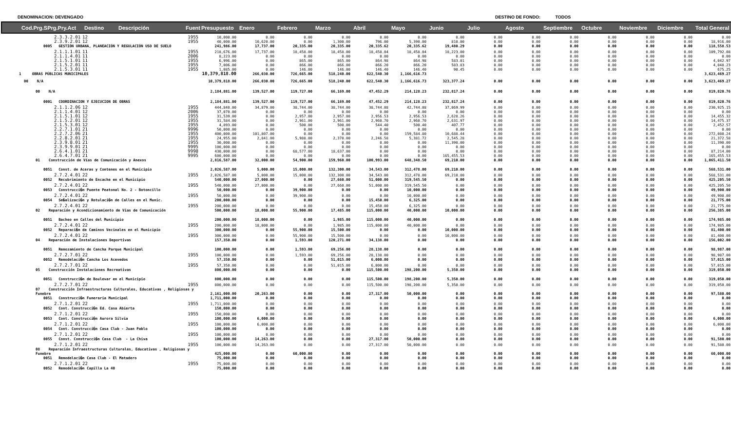DENOMINACION: DEVENGADO DESTINO DE FONDO: TODOS
| Cod.Prg.SPrg.Pry.Act | Destino | Descripción | Fuent | Presupuesto | Enero | Febrero | Marzo | Abril | Mayo | Junio | Julio | Agosto | Septiembre | Octubre | Noviembre | Diciembre | Total General |
| --- | --- | --- | --- | --- | --- | --- | --- | --- | --- | --- | --- | --- | --- | --- | --- | --- | --- |
| 2.3.3.2.01 | 12 | | 1955 | 10,000.00 | 0.00 | 0.00 | 0.00 | 0.00 | 0.00 | 0.00 | 0.00 | 0.00 | 0.00 | 0.00 | 0.00 | 0.00 | 0.00 |
| 2.3.9.2.01 | 12 | | 1955 | 40,000.00 | 10,620.00 | 0.00 | 1,300.00 | 796.00 | 5,390.00 | 810.00 | 0.00 | 0.00 | 0.00 | 0.00 | 0.00 | 0.00 | 18,916.00 |
| 0005 GESTIÓN URBANA, PLANEACIÓN Y REGULACIÓN USO DE SUELO | | | | 241,986.00 | 17,737.00 | 20,335.00 | 20,335.00 | 20,335.62 | 20,335.62 | 19,480.29 | 0.00 | 0.00 | 0.00 | 0.00 | 0.00 | 0.00 | 118,558.53 |
| 2.1.1.1.01 | 11 | | 1955 | 218,676.00 | 17,737.00 | 18,458.00 | 18,458.00 | 18,458.04 | 18,458.04 | 18,223.00 | 0.00 | 0.00 | 0.00 | 0.00 | 0.00 | 0.00 | 109,792.08 |
| 2.1.1.4.01 | 11 | | 2006 | 8,223.00 | 0.00 | 0.00 | 0.00 | 0.00 | 0.00 | 0.00 | 0.00 | 0.00 | 0.00 | 0.00 | 0.00 | 0.00 | 0.00 |
| 2.1.5.1.01 | 11 | | 1955 | 6,996.00 | 0.00 | 865.00 | 865.00 | 864.98 | 864.98 | 583.01 | 0.00 | 0.00 | 0.00 | 0.00 | 0.00 | 0.00 | 4,042.97 |
| 2.1.5.2.01 | 11 | | 1955 | 7,006.00 | 0.00 | 866.00 | 866.00 | 866.20 | 866.20 | 583.83 | 0.00 | 0.00 | 0.00 | 0.00 | 0.00 | 0.00 | 4,048.23 |
| 2.1.5.3.01 | 11 | | 1955 | 1,085.00 | 0.00 | 146.00 | 146.00 | 146.40 | 146.40 | 90.45 | 0.00 | 0.00 | 0.00 | 0.00 | 0.00 | 0.00 | 675.25 |
| 1 OBRAS PÚBLICAS MUNICIPALES | | | | 10,379,818.00 | 266,030.00 | 726,665.00 | 518,240.00 | 622,540.30 | 1,166,616.73 | | | | | | | | 3,623,469.27 |
| 00 N/A | | | | 10,379,818.00 | 266,030.00 | 726,665.00 | 518,240.00 | 622,540.30 | 1,166,616.73 | 323,377.24 | 0.00 | 0.00 | 0.00 | 0.00 | 0.00 | 0.00 | 3,623,469.27 |
| 00 N/A | | | | 2,184,881.00 | 139,527.00 | 119,727.00 | 66,169.00 | 47,452.29 | 214,128.23 | 232,817.24 | 0.00 | 0.00 | 0.00 | 0.00 | 0.00 | 0.00 | 819,820.76 |
| 0001 COORDINACION Y EJECUCION DE OBRAS | | | | 2,184,881.00 | 139,527.00 | 119,727.00 | 66,169.00 | 47,452.29 | 214,128.23 | 232,817.24 | 0.00 | 0.00 | 0.00 | 0.00 | 0.00 | 0.00 | 819,820.76 |
| 2.1.1.2.06 | 12 | | 1955 | 444,840.00 | 34,879.00 | 38,744.00 | 38,744.00 | 38,744.08 | 42,744.08 | 37,069.99 | 0.00 | 0.00 | 0.00 | 0.00 | 0.00 | 0.00 | 230,925.15 |
| 2.1.1.4.01 | 12 | | 2006 | 37,070.00 | 0.00 | 0.00 | 0.00 | 0.00 | 0.00 | 0.00 | 0.00 | 0.00 | 0.00 | 0.00 | 0.00 | 0.00 | 0.00 |
| 2.1.5.1.01 | 12 | | 1955 | 31,539.00 | 0.00 | 2,957.00 | 2,957.00 | 2,956.53 | 2,956.53 | 2,628.26 | 0.00 | 0.00 | 0.00 | 0.00 | 0.00 | 0.00 | 14,455.32 |
| 2.1.5.2.01 | 12 | | 1955 | 31,584.00 | 0.00 | 2,961.00 | 2,961.00 | 2,960.70 | 2,960.70 | 2,631.97 | 0.00 | 0.00 | 0.00 | 0.00 | 0.00 | 0.00 | 14,475.37 |
| 2.1.5.3.01 | 12 | | 1955 | 4,893.00 | 0.00 | 500.00 | 500.00 | 544.40 | 500.40 | 407.77 | 0.00 | 0.00 | 0.00 | 0.00 | 0.00 | 0.00 | 2,452.57 |
| 2.2.7.1.01 | 21 | | 9996 | 50,000.00 | 0.00 | 0.00 | 0.00 | 0.00 | 0.00 | 0.00 | 0.00 | 0.00 | 0.00 | 0.00 | 0.00 | 0.00 | 0.00 |
| 2.2.7.2.06 | 21 | | 1955 | 400,000.00 | 101,807.00 | 0.00 | 0.00 | 0.00 | 159,584.80 | 10,688.44 | 0.00 | 0.00 | 0.00 | 0.00 | 0.00 | 0.00 | 272,080.24 |
| 2.2.8.2.01 | 21 | | 1955 | 24,955.00 | 2,841.00 | 5,988.00 | 2,370.00 | 2,246.58 | 5,381.72 | 2,545.28 | 0.00 | 0.00 | 0.00 | 0.00 | 0.00 | 0.00 | 21,372.58 |
| 2.3.9.8.01 | 21 | | 1955 | 30,000.00 | 0.00 | 0.00 | 0.00 | 0.00 | 0.00 | 11,390.00 | 0.00 | 0.00 | 0.00 | 0.00 | 0.00 | 0.00 | 11,390.00 |
| 2.3.9.9.01 | 21 | | 9995 | 100,000.00 | 0.00 | 0.00 | 0.00 | 0.00 | 0.00 | 0.00 | 0.00 | 0.00 | 0.00 | 0.00 | 0.00 | 0.00 | 0.00 |
| 2.6.4.1.01 | 21 | | 9998 | 430,000.00 | 0.00 | 68,577.00 | 18,637.00 | 0.00 | 0.00 | 0.00 | 0.00 | 0.00 | 0.00 | 0.00 | 0.00 | 0.00 | 87,214.00 |
| 2.6.4.7.01 | 21 | | 9995 | 600,000.00 | 0.00 | 0.00 | 0.00 | 0.00 | 0.00 | 165,455.53 | 0.00 | 0.00 | 0.00 | 0.00 | 0.00 | 0.00 | 165,455.53 |
| 01 Construcción de Vías de Comunicación y Anexos | | | | 2,816,587.00 | 32,000.00 | 54,900.00 | 159,960.00 | 100,993.00 | 648,348.50 | 69,210.00 | 0.00 | 0.00 | 0.00 | 0.00 | 0.00 | 0.00 | 1,065,411.50 |
| 0051 Const. de Aceras y Contenes en el Municipio | | | | 2,026,587.00 | 5,000.00 | 15,000.00 | 132,300.00 | 34,543.00 | 312,478.00 | 69,210.00 | 0.00 | 0.00 | 0.00 | 0.00 | 0.00 | 0.00 | 568,531.00 |
| 2.7.2.4.01 | 22 | | 1955 | 2,026,587.00 | 5,000.00 | 15,000.00 | 132,300.00 | 34,543.00 | 312,478.00 | 69,210.00 | 0.00 | 0.00 | 0.00 | 0.00 | 0.00 | 0.00 | 568,531.00 |
| 0052 Recubrimiento de Encache en el Municipio | | | | 540,000.00 | 27,000.00 | 0.00 | 27,660.00 | 51,000.00 | 319,545.50 | 0.00 | 0.00 | 0.00 | 0.00 | 0.00 | 0.00 | 0.00 | 425,205.50 |
| 2.7.2.4.01 | 22 | | 1955 | 540,000.00 | 27,000.00 | 0.00 | 27,660.00 | 51,000.00 | 319,545.50 | 0.00 | 0.00 | 0.00 | 0.00 | 0.00 | 0.00 | 0.00 | 425,205.50 |
| 0053 Construcci�n Puente Peatonal No. 2 - Botoncillo | | | | 50,000.00 | 0.00 | 39,900.00 | 0.00 | 0.00 | 10,000.00 | 0.00 | 0.00 | 0.00 | 0.00 | 0.00 | 0.00 | 0.00 | 49,900.00 |
| 2.7.2.4.01 | 22 | | 1955 | 50,000.00 | 0.00 | 39,900.00 | 0.00 | 0.00 | 10,000.00 | 0.00 | 0.00 | 0.00 | 0.00 | 0.00 | 0.00 | 0.00 | 49,900.00 |
| 0054 Se�alizaci�n y Rotulaci�n de Calles en el Munic. | | | | 200,000.00 | 0.00 | 0.00 | 0.00 | 15,450.00 | 6,325.00 | 0.00 | 0.00 | 0.00 | 0.00 | 0.00 | 0.00 | 0.00 | 21,775.00 |
| 2.7.2.4.01 | 22 | | 1955 | 200,000.00 | 0.00 | 0.00 | 0.00 | 15,450.00 | 6,325.00 | 0.00 | 0.00 | 0.00 | 0.00 | 0.00 | 0.00 | 0.00 | 21,775.00 |
| 02 Reparación y Acondicionamiento de Vias de Comunicación | | | | 500,000.00 | 18,000.00 | 55,900.00 | 17,485.00 | 115,000.00 | 40,000.00 | 10,000.00 | 0.00 | 0.00 | 0.00 | 0.00 | 0.00 | 0.00 | 256,385.00 |
| 0051 Bacheo en Calles del Municipio | | | | 200,000.00 | 18,000.00 | 0.00 | 1,985.00 | 115,000.00 | 40,000.00 | 0.00 | 0.00 | 0.00 | 0.00 | 0.00 | 0.00 | 0.00 | 174,985.00 |
| 2.7.2.4.01 | 22 | | 1955 | 200,000.00 | 18,000.00 | 0.00 | 1,985.00 | 115,000.00 | 40,000.00 | 0.00 | 0.00 | 0.00 | 0.00 | 0.00 | 0.00 | 0.00 | 174,985.00 |
| 0052 Reparaci�n de Caminos Vecinales en el Municipio | | | | 300,000.00 | 0.00 | 55,900.00 | 15,500.00 | 0.00 | 0.00 | 10,000.00 | 0.00 | 0.00 | 0.00 | 0.00 | 0.00 | 0.00 | 81,400.00 |
| 2.7.2.4.01 | 22 | | 1955 | 300,000.00 | 0.00 | 55,900.00 | 15,500.00 | 0.00 | 0.00 | 10,000.00 | 0.00 | 0.00 | 0.00 | 0.00 | 0.00 | 0.00 | 81,400.00 |
| 04 Reparación de Instalaciones Deportivas | | | | 157,350.00 | 0.00 | 1,593.00 | 120,271.00 | 34,138.00 | 0.00 | 0.00 | 0.00 | 0.00 | 0.00 | 0.00 | 0.00 | 0.00 | 156,002.00 |
| 0051 Remozamiento de Cancha Parque Municipal | | | | 100,000.00 | 0.00 | 1,593.00 | 69,256.00 | 28,138.00 | 0.00 | 0.00 | 0.00 | 0.00 | 0.00 | 0.00 | 0.00 | 0.00 | 98,987.00 |
| 2.7.2.7.01 | 22 | | 1955 | 100,000.00 | 0.00 | 1,593.00 | 69,256.00 | 28,138.00 | 0.00 | 0.00 | 0.00 | 0.00 | 0.00 | 0.00 | 0.00 | 0.00 | 98,987.00 |
| 0052 Remodelaci�n Cancha Los Acevedos | | | | 57,350.00 | 0.00 | 0.00 | 51,015.00 | 6,000.00 | 0.00 | 0.00 | 0.00 | 0.00 | 0.00 | 0.00 | 0.00 | 0.00 | 57,015.00 |
| 2.7.2.7.01 | 22 | | 1955 | 57,350.00 | 0.00 | 0.00 | 51,015.00 | 6,000.00 | 0.00 | 0.00 | 0.00 | 0.00 | 0.00 | 0.00 | 0.00 | 0.00 | 57,015.00 |
| 05 Construcción Instalaciones Recreativas | | | | 800,000.00 | 0.00 | 0.00 | 0.00 | 115,500.00 | 198,200.00 | 5,350.00 | 0.00 | 0.00 | 0.00 | 0.00 | 0.00 | 0.00 | 319,050.00 |
| 0051 Construcci�n de Boulevar en el Municipio | | | | 800,000.00 | 0.00 | 0.00 | 0.00 | 115,500.00 | 198,200.00 | 5,350.00 | 0.00 | 0.00 | 0.00 | 0.00 | 0.00 | 0.00 | 319,050.00 |
| 2.7.2.7.01 | 22 | | 1955 | 800,000.00 | 0.00 | 0.00 | 0.00 | 115,500.00 | 198,200.00 | 5,350.00 | 0.00 | 0.00 | 0.00 | 0.00 | 0.00 | 0.00 | 319,050.00 |
| 07 Construcción Infraestructuras Culturales, Educativas , Religiosas y Funebre | | | | 2,161,000.00 | 20,263.00 | 0.00 | 0.00 | 27,317.00 | 50,000.00 | 0.00 | 0.00 | 0.00 | 0.00 | 0.00 | 0.00 | 0.00 | 97,580.00 |
| 0051 Construcci�n Funeraria Municipal | | | | 1,711,000.00 | 0.00 | 0.00 | 0.00 | 0.00 | 0.00 | 0.00 | 0.00 | 0.00 | 0.00 | 0.00 | 0.00 | 0.00 | 0.00 |
| 2.7.1.2.01 | 22 | | 1955 | 1,711,000.00 | 0.00 | 0.00 | 0.00 | 0.00 | 0.00 | 0.00 | 0.00 | 0.00 | 0.00 | 0.00 | 0.00 | 0.00 | 0.00 |
| 0052 Cont. Construcci�n Ed. Casa Abierta | | | | 150,000.00 | 0.00 | 0.00 | 0.00 | 0.00 | 0.00 | 0.00 | 0.00 | 0.00 | 0.00 | 0.00 | 0.00 | 0.00 | 0.00 |
| 2.7.1.2.01 | 22 | | 1955 | 150,000.00 | 0.00 | 0.00 | 0.00 | 0.00 | 0.00 | 0.00 | 0.00 | 0.00 | 0.00 | 0.00 | 0.00 | 0.00 | 0.00 |
| 0053 Cont. Construcci�n Aurora Silvia | | | | 100,000.00 | 6,000.00 | 0.00 | 0.00 | 0.00 | 0.00 | 0.00 | 0.00 | 0.00 | 0.00 | 0.00 | 0.00 | 0.00 | 6,000.00 |
| 2.7.1.2.01 | 22 | | 1955 | 100,000.00 | 6,000.00 | 0.00 | 0.00 | 0.00 | 0.00 | 0.00 | 0.00 | 0.00 | 0.00 | 0.00 | 0.00 | 0.00 | 6,000.00 |
| 0054 Cont. Construcci�n Casa Club - Juan Pablo | | | | 100,000.00 | 0.00 | 0.00 | 0.00 | 0.00 | 0.00 | 0.00 | 0.00 | 0.00 | 0.00 | 0.00 | 0.00 | 0.00 | 0.00 |
| 2.7.1.2.01 | 22 | | 1955 | 100,000.00 | 0.00 | 0.00 | 0.00 | 0.00 | 0.00 | 0.00 | 0.00 | 0.00 | 0.00 | 0.00 | 0.00 | 0.00 | 0.00 |
| 0055 Const. Construcci�n Casa Club - La Chiva | | | | 100,000.00 | 14,263.00 | 0.00 | 0.00 | 27,317.00 | 50,000.00 | 0.00 | 0.00 | 0.00 | 0.00 | 0.00 | 0.00 | 0.00 | 91,580.00 |
| 2.7.1.2.01 | 22 | | 1955 | 100,000.00 | 14,263.00 | 0.00 | 0.00 | 27,317.00 | 50,000.00 | 0.00 | 0.00 | 0.00 | 0.00 | 0.00 | 0.00 | 0.00 | 91,580.00 |
| 08 Reparación Infraestructuras Culturales, Educativas , Religiosas y Funebre | | | | 425,000.00 | 0.00 | 60,000.00 | 0.00 | 0.00 | 0.00 | 0.00 | 0.00 | 0.00 | 0.00 | 0.00 | 0.00 | 0.00 | 60,000.00 |
| 0051 Remodelaci�n Casa Club - El Matadero | | | | 75,000.00 | 0.00 | 0.00 | 0.00 | 0.00 | 0.00 | 0.00 | 0.00 | 0.00 | 0.00 | 0.00 | 0.00 | 0.00 | 0.00 |
| 2.7.1.2.01 | 22 | | 1955 | 75,000.00 | 0.00 | 0.00 | 0.00 | 0.00 | 0.00 | 0.00 | 0.00 | 0.00 | 0.00 | 0.00 | 0.00 | 0.00 | 0.00 |
| 0052 Remodelaci�n Capilla La 40 | | | | 75,000.00 | 0.00 | 0.00 | 0.00 | 0.00 | 0.00 | 0.00 | 0.00 | 0.00 | 0.00 | 0.00 | 0.00 | 0.00 | 0.00 |